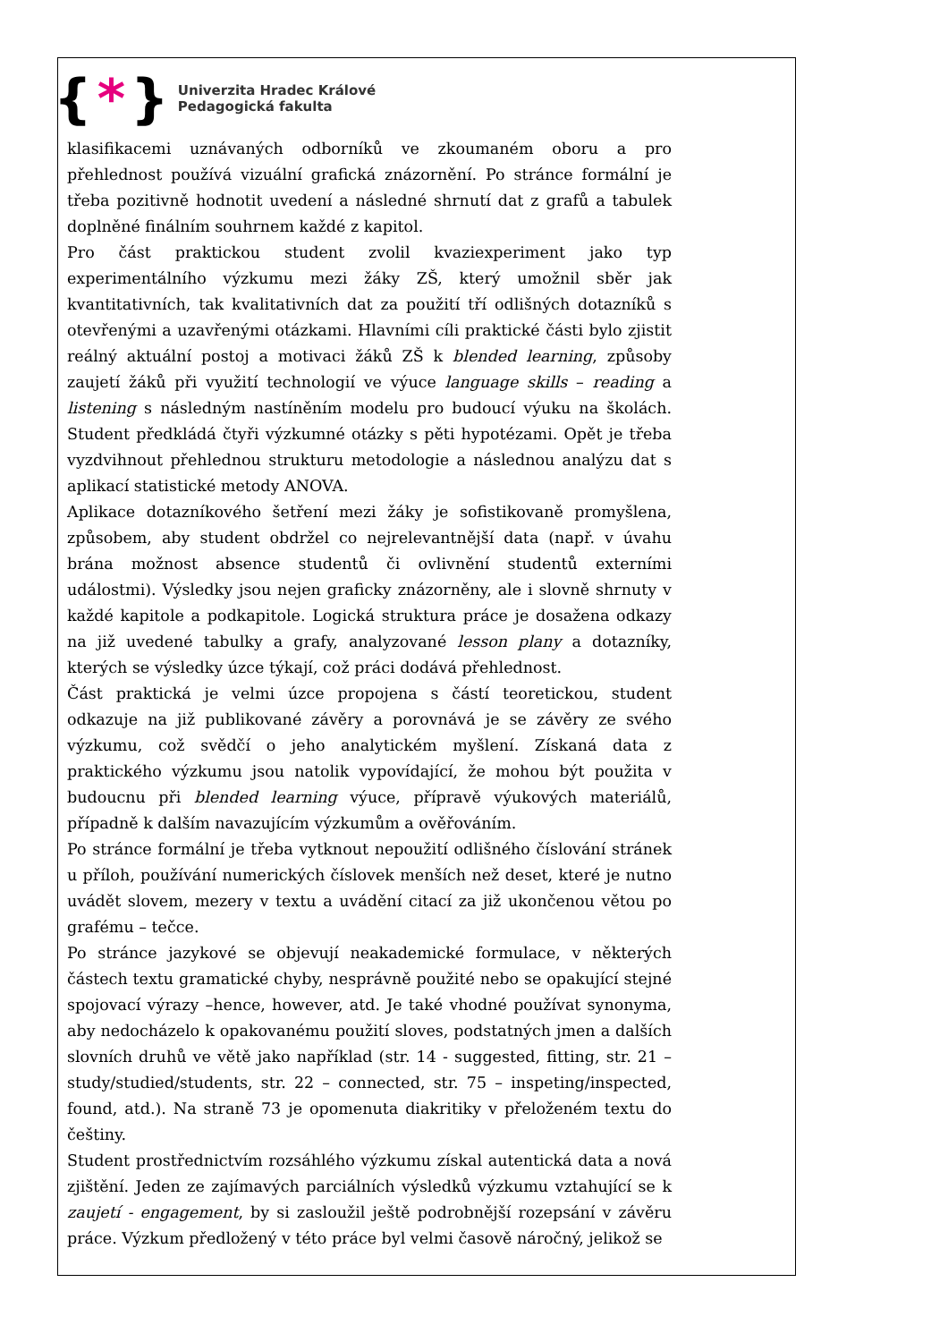{ * }
Univerzita Hradec Králové
Pedagogická fakulta
klasifikacemi uznávaných odborníků ve zkoumaném oboru a pro přehlednost používá vizuální grafická znázornění. Po stránce formální je třeba pozitivně hodnotit uvedení a následné shrnutí dat z grafů a tabulek doplněné finálním souhrnem každé z kapitol.
Pro část praktickou student zvolil kvaziexperiment jako typ experimentálního výzkumu mezi žáky ZŠ, který umožnil sběr jak kvantitativních, tak kvalitativních dat za použití tří odlišných dotazníků s otevřenými a uzavřenými otázkami. Hlavními cíli praktické části bylo zjistit reálný aktuální postoj a motivaci žáků ZŠ k blended learning, způsoby zaujetí žáků při využití technologií ve výuce language skills – reading a listening s následným nastíněním modelu pro budoucí výuku na školách. Student předkládá čtyři výzkumné otázky s pěti hypotézami. Opět je třeba vyzdvihnout přehlednou strukturu metodologie a následnou analýzu dat s aplikací statistické metody ANOVA.
Aplikace dotazníkového šetření mezi žáky je sofistikovaně promyšlena, způsobem, aby student obdržel co nejrelevantnější data (např. v úvahu brána možnost absence studentů či ovlivnění studentů externími událostmi). Výsledky jsou nejen graficky znázorněny, ale i slovně shrnuty v každé kapitole a podkapitole. Logická struktura práce je dosažena odkazy na již uvedené tabulky a grafy, analyzované lesson plany a dotazníky, kterých se výsledky úzce týkají, což práci dodává přehlednost.
Část praktická je velmi úzce propojena s částí teoretickou, student odkazuje na již publikované závěry a porovnává je se závěry ze svého výzkumu, což svědčí o jeho analytickém myšlení. Získaná data z praktického výzkumu jsou natolik vypovídající, že mohou být použita v budoucnu při blended learning výuce, přípravě výukových materiálů, případně k dalším navazujícím výzkumům a ověřováním.
Po stránce formální je třeba vytknout nepoužití odlišného číslování stránek u příloh, používání numerických číslovek menších než deset, které je nutno uvádět slovem, mezery v textu a uvádění citací za již ukončenou větou po grafému – tečce.
Po stránce jazykové se objevují neakademické formulace, v některých částech textu gramatické chyby, nesprávně použité nebo se opakující stejné spojovací výrazy –hence, however, atd. Je také vhodné používat synonyma, aby nedocházelo k opakovanému použití sloves, podstatných jmen a dalších slovních druhů ve větě jako například (str. 14 - suggested, fitting, str. 21 – study/studied/students, str. 22 – connected, str. 75 – inspeting/inspected, found, atd.). Na straně 73 je opomenuta diakritiky v přeloženém textu do češtiny.
Student prostřednictvím rozsáhlého výzkumu získal autentická data a nová zjištění. Jeden ze zajímavých parciálních výsledků výzkumu vztahující se k zaujetí - engagement, by si zasloužil ještě podrobnější rozepsání v závěru práce. Výzkum předložený v této práce byl velmi časově náročný, jelikož se